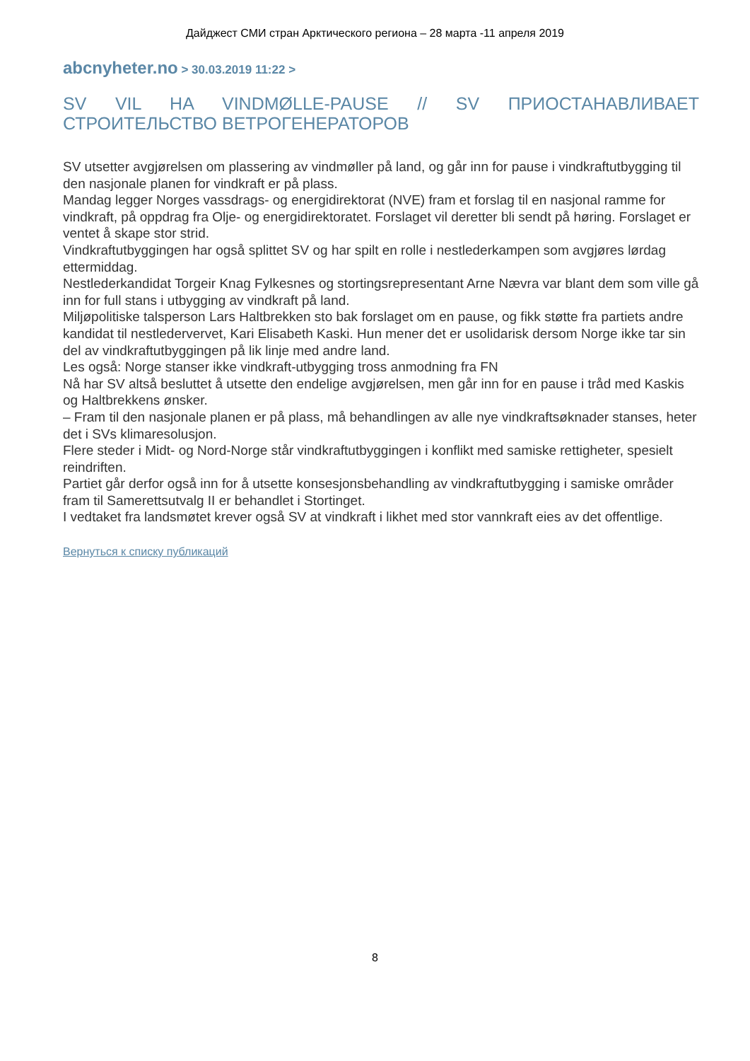Дайджест СМИ стран Арктического региона – 28 марта -11 апреля 2019
abcnyheter.no > 30.03.2019 11:22 >
SV VIL HA VINDMØLLE-PAUSE // SV ПРИОСТАНАВЛИВАЕТ СТРОИТЕЛЬСТВО ВЕТРОГЕНЕРАТОРОВ
SV utsetter avgjørelsen om plassering av vindmøller på land, og går inn for pause i vindkraftutbygging til den nasjonale planen for vindkraft er på plass.
Mandag legger Norges vassdrags- og energidirektorat (NVE) fram et forslag til en nasjonal ramme for vindkraft, på oppdrag fra Olje- og energidirektoratet. Forslaget vil deretter bli sendt på høring. Forslaget er ventet å skape stor strid.
Vindkraftutbyggingen har også splittet SV og har spilt en rolle i nestlederkampen som avgjøres lørdag ettermiddag.
Nestlederkandidat Torgeir Knag Fylkesnes og stortingsrepresentant Arne Nævra var blant dem som ville gå inn for full stans i utbygging av vindkraft på land.
Miljøpolitiske talsperson Lars Haltbrekken sto bak forslaget om en pause, og fikk støtte fra partiets andre kandidat til nestledervervet, Kari Elisabeth Kaski. Hun mener det er usolidarisk dersom Norge ikke tar sin del av vindkraftutbyggingen på lik linje med andre land.
Les også: Norge stanser ikke vindkraft-utbygging tross anmodning fra FN
Nå har SV altså besluttet å utsette den endelige avgjørelsen, men går inn for en pause i tråd med Kaskis og Haltbrekkens ønsker.
– Fram til den nasjonale planen er på plass, må behandlingen av alle nye vindkraftsøknader stanses, heter det i SVs klimaresolusjon.
Flere steder i Midt- og Nord-Norge står vindkraftutbyggingen i konflikt med samiske rettigheter, spesielt reindriften.
Partiet går derfor også inn for å utsette konsesjonsbehandling av vindkraftutbygging i samiske områder fram til Samerettsutvalg II er behandlet i Stortinget.
I vedtaket fra landsmøtet krever også SV at vindkraft i likhet med stor vannkraft eies av det offentlige.
Вернуться к списку публикаций
8